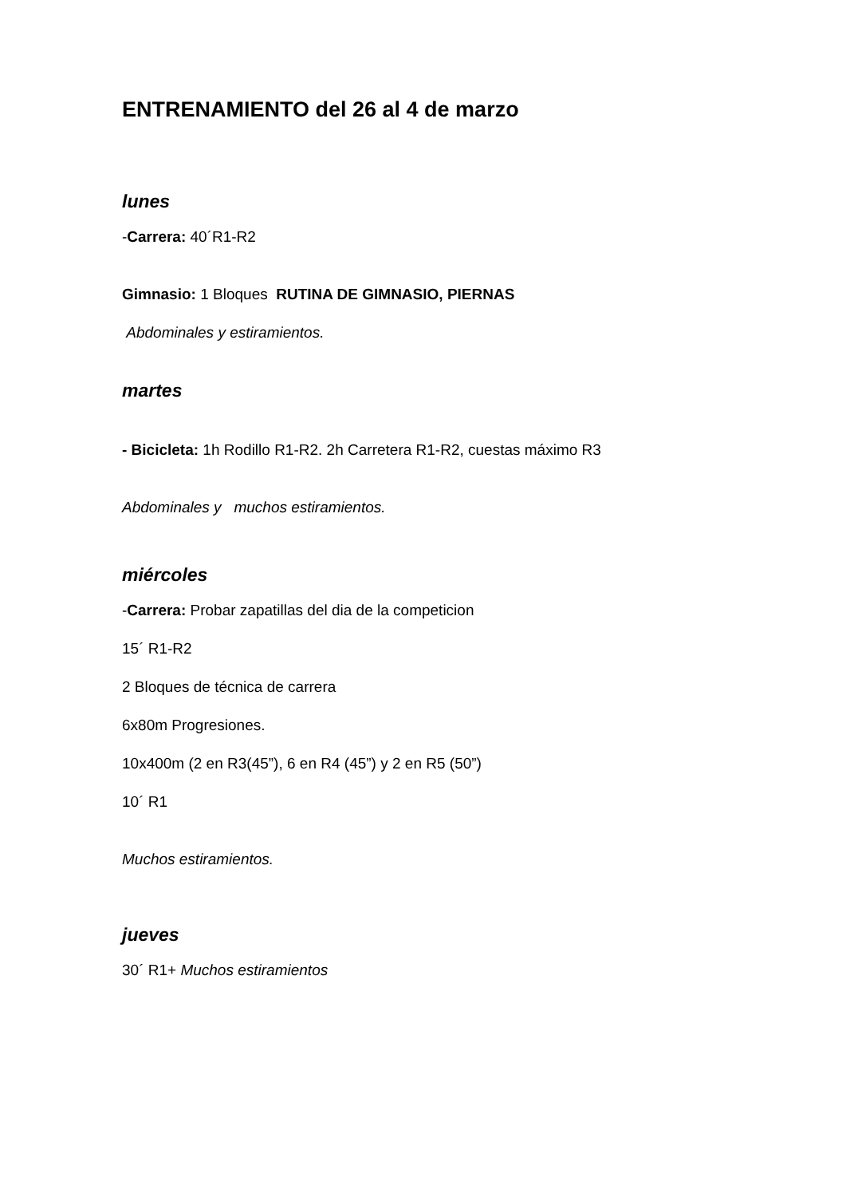ENTRENAMIENTO del 26 al 4 de marzo
lunes
-Carrera: 40´R1-R2
Gimnasio: 1 Bloques RUTINA DE GIMNASIO, PIERNAS
Abdominales y estiramientos.
martes
- Bicicleta: 1h Rodillo R1-R2. 2h Carretera R1-R2, cuestas máximo R3
Abdominales y muchos estiramientos.
miércoles
-Carrera: Probar zapatillas del dia de la competicion
15´ R1-R2
2 Bloques de técnica de carrera
6x80m Progresiones.
10x400m (2 en R3(45”), 6 en R4 (45”) y 2 en R5 (50”)
10´ R1
Muchos estiramientos.
jueves
30´ R1+ Muchos estiramientos